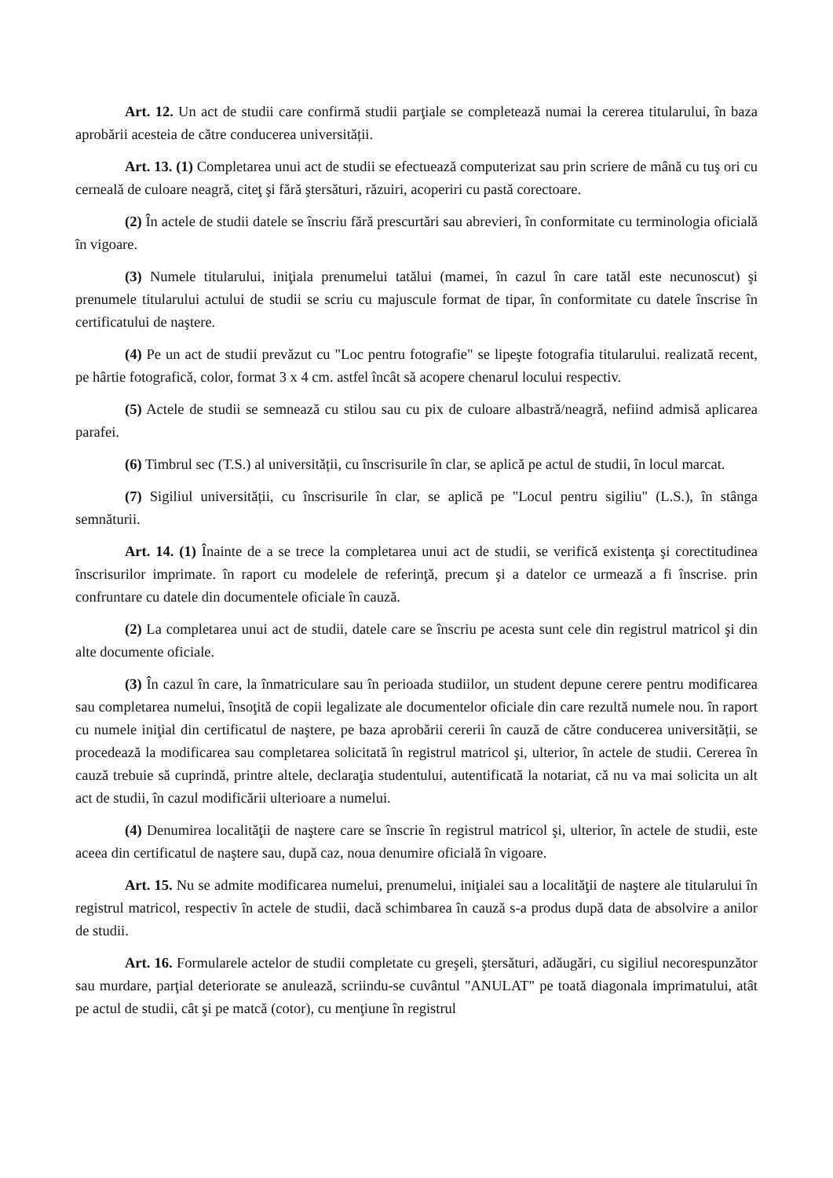Art. 12. Un act de studii care confirmă studii parţiale se completează numai la cererea titularului, în baza aprobării acesteia de către conducerea universității.
Art. 13. (1) Completarea unui act de studii se efectuează computerizat sau prin scriere de mână cu tuş ori cu cerneală de culoare neagră, citeţ şi fără ştersături, răzuiri, acoperiri cu pastă corectoare.
(2) În actele de studii datele se înscriu fără prescurtări sau abrevieri, în conformitate cu terminologia oficială în vigoare.
(3) Numele titularului, iniţiala prenumelui tatălui (mamei, în cazul în care tatăl este necunoscut) şi prenumele titularului actului de studii se scriu cu majuscule format de tipar, în conformitate cu datele înscrise în certificatului de naştere.
(4) Pe un act de studii prevăzut cu "Loc pentru fotografie" se lipeşte fotografia titularului. realizată recent, pe hârtie fotografică, color, format 3 x 4 cm. astfel încât să acopere chenarul locului respectiv.
(5) Actele de studii se semnează cu stilou sau cu pix de culoare albastră/neagră, nefiind admisă aplicarea parafei.
(6) Timbrul sec (T.S.) al universității, cu înscrisurile în clar, se aplică pe actul de studii, în locul marcat.
(7) Sigiliul universității, cu înscrisurile în clar, se aplică pe "Locul pentru sigiliu" (L.S.), în stânga semnăturii.
Art. 14. (1) Înainte de a se trece la completarea unui act de studii, se verifică existenţa şi corectitudinea înscrisurilor imprimate. în raport cu modelele de referinţă, precum şi a datelor ce urmează a fi înscrise. prin confruntare cu datele din documentele oficiale în cauză.
(2) La completarea unui act de studii, datele care se înscriu pe acesta sunt cele din registrul matricol şi din alte documente oficiale.
(3) În cazul în care, la înmatriculare sau în perioada studiilor, un student depune cerere pentru modificarea sau completarea numelui, însoţită de copii legalizate ale documentelor oficiale din care rezultă numele nou. în raport cu numele iniţial din certificatul de naştere, pe baza aprobării cererii în cauză de către conducerea universității, se procedează la modificarea sau completarea solicitată în registrul matricol şi, ulterior, în actele de studii. Cererea în cauză trebuie să cuprindă, printre altele, declaraţia studentului, autentificată la notariat, că nu va mai solicita un alt act de studii, în cazul modificării ulterioare a numelui.
(4) Denumirea localităţii de naştere care se înscrie în registrul matricol şi, ulterior, în actele de studii, este aceea din certificatul de naştere sau, după caz, noua denumire oficială în vigoare.
Art. 15. Nu se admite modificarea numelui, prenumelui, iniţialei sau a localităţii de naştere ale titularului în registrul matricol, respectiv în actele de studii, dacă schimbarea în cauză s-a produs după data de absolvire a anilor de studii.
Art. 16. Formularele actelor de studii completate cu greşeli, ştersături, adăugări, cu sigiliul necorespunzător sau murdare, parţial deteriorate se anulează, scriindu-se cuvântul "ANULAT" pe toată diagonala imprimatului, atât pe actul de studii, cât şi pe matcă (cotor), cu menţiune în registrul